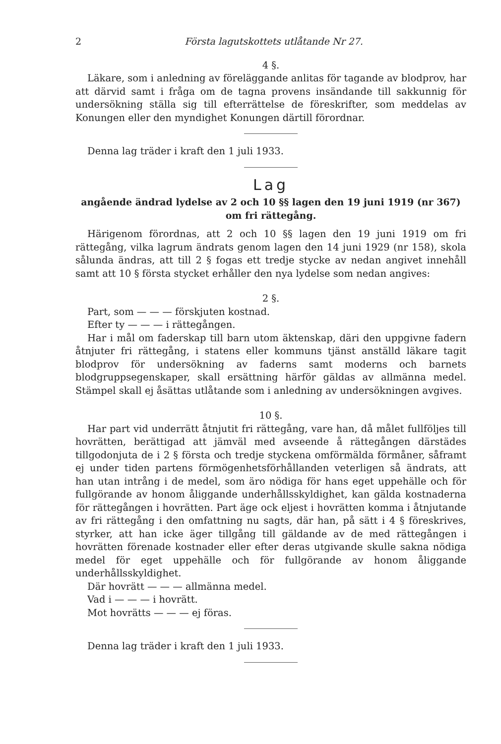2 Första lagutskottets utlåtande Nr 27.
4 §.
Läkare, som i anledning av föreläggande anlitas för tagande av blodprov, har att därvid samt i fråga om de tagna provens insändande till sakkunnig för undersökning ställa sig till efterrättelse de föreskrifter, som meddelas av Konungen eller den myndighet Konungen därtill förordnar.
Denna lag träder i kraft den 1 juli 1933.
Lag
angående ändrad lydelse av 2 och 10 §§ lagen den 19 juni 1919 (nr 367)
om fri rättegång.
Härigenom förordnas, att 2 och 10 §§ lagen den 19 juni 1919 om fri rättegång, vilka lagrum ändrats genom lagen den 14 juni 1929 (nr 158), skola sålunda ändras, att till 2 § fogas ett tredje stycke av nedan angivet innehåll samt att 10 § första stycket erhåller den nya lydelse som nedan angives:
2 §.
Part, som — — — förskjuten kostnad.
Efter ty — — — i rättegången.
Har i mål om faderskap till barn utom äktenskap, däri den uppgivne fadern åtnjuter fri rättegång, i statens eller kommuns tjänst anställd läkare tagit blodprov för undersökning av faderns samt moderns och barnets blodgruppsegenskaper, skall ersättning härför gäldas av allmänna medel. Stämpel skall ej åsättas utlåtande som i anledning av undersökningen avgives.
10 §.
Har part vid underrätt åtnjutit fri rättegång, vare han, då målet fullföljes till hovrätten, berättigad att jämväl med avseende å rättegången därstädes tillgodonjuta de i 2 § första och tredje styckena omförmälda förmåner, såframt ej under tiden partens förmögenhetsförhållanden veterligen så ändrats, att han utan intrång i de medel, som äro nödiga för hans eget uppehälle och för fullgörande av honom åliggande underhållsskyldighet, kan gälda kostnaderna för rättegången i hovrätten. Part äge ock eljest i hovrätten komma i åtnjutande av fri rättegång i den omfattning nu sagts, där han, på sätt i 4 § föreskrives, styrker, att han icke äger tillgång till gäldande av de med rättegången i hovrätten förenade kostnader eller efter deras utgivande skulle sakna nödiga medel för eget uppehälle och för fullgörande av honom åliggande underhållsskyldighet.
Där hovrätt — — — allmänna medel.
Vad i — — — i hovrätt.
Mot hovrätts — — — ej föras.
Denna lag träder i kraft den 1 juli 1933.